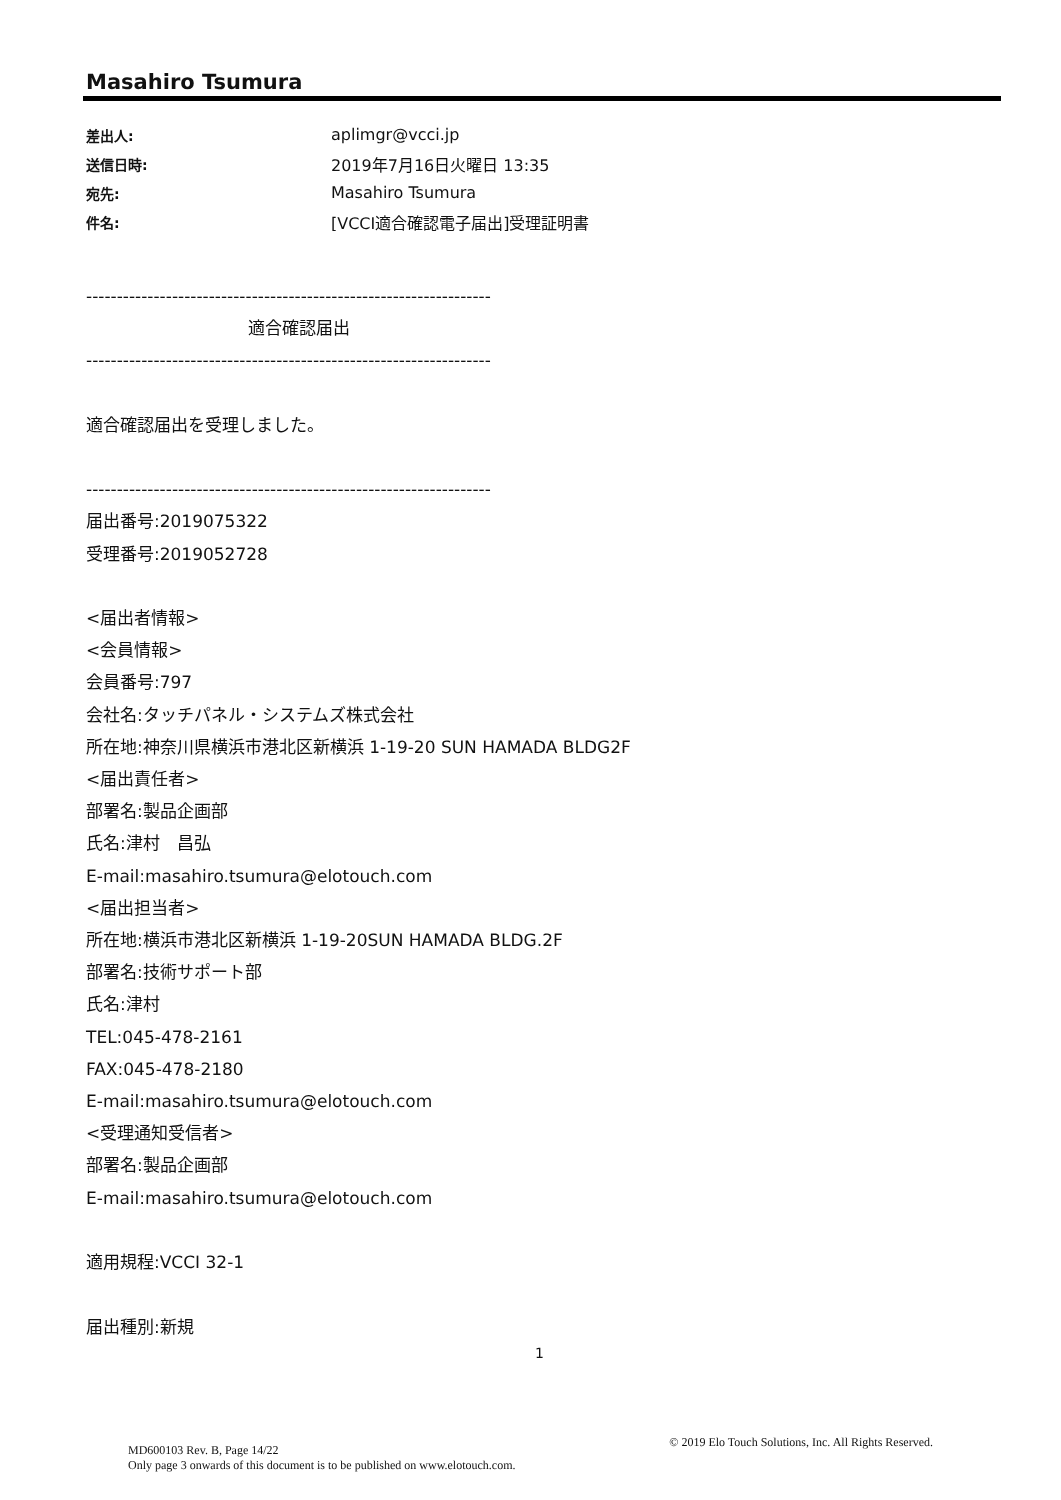Masahiro Tsumura
差出人: aplimgr@vcci.jp
送信日時: 2019年7月16日火曜日 13:35
宛先: Masahiro Tsumura
件名: [VCCI適合確認電子届出]受理証明書
------------------------------------------------------------------
適合確認届出
------------------------------------------------------------------
適合確認届出を受理しました。
------------------------------------------------------------------
届出番号:2019075322
受理番号:2019052728
<届出者情報>
<会員情報>
会員番号:797
会社名:タッチパネル・システムズ株式会社
所在地:神奈川県横浜市港北区新横浜 1-19-20 SUN HAMADA BLDG2F
<届出責任者>
部署名:製品企画部
氏名:津村　昌弘
E-mail:masahiro.tsumura@elotouch.com
<届出担当者>
所在地:横浜市港北区新横浜 1-19-20SUN HAMADA BLDG.2F
部署名:技術サポート部
氏名:津村
TEL:045-478-2161
FAX:045-478-2180
E-mail:masahiro.tsumura@elotouch.com
<受理通知受信者>
部署名:製品企画部
E-mail:masahiro.tsumura@elotouch.com
適用規程:VCCI 32-1
届出種別:新規
1
MD600103 Rev. B, Page 14/22
Only page 3 onwards of this document is to be published on www.elotouch.com.
© 2019 Elo Touch Solutions, Inc. All Rights Reserved.